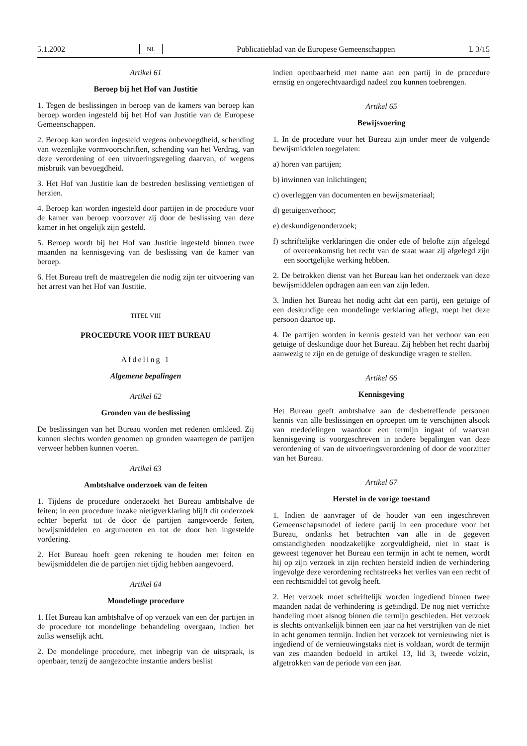5.1.2002 NL Publicatieblad van de Europese Gemeenschappen L 3/15
Artikel 61
Beroep bij het Hof van Justitie
1. Tegen de beslissingen in beroep van de kamers van beroep kan beroep worden ingesteld bij het Hof van Justitie van de Europese Gemeenschappen.
2. Beroep kan worden ingesteld wegens onbevoegdheid, schending van wezenlijke vormvoorschriften, schending van het Verdrag, van deze verordening of een uitvoeringsregeling daarvan, of wegens misbruik van bevoegdheid.
3. Het Hof van Justitie kan de bestreden beslissing vernietigen of herzien.
4. Beroep kan worden ingesteld door partijen in de procedure voor de kamer van beroep voorzover zij door de beslissing van deze kamer in het ongelijk zijn gesteld.
5. Beroep wordt bij het Hof van Justitie ingesteld binnen twee maanden na kennisgeving van de beslissing van de kamer van beroep.
6. Het Bureau treft de maatregelen die nodig zijn ter uitvoering van het arrest van het Hof van Justitie.
TITEL VIII
PROCEDURE VOOR HET BUREAU
Afdeling 1
Algemene bepalingen
Artikel 62
Gronden van de beslissing
De beslissingen van het Bureau worden met redenen omkleed. Zij kunnen slechts worden genomen op gronden waartegen de partijen verweer hebben kunnen voeren.
Artikel 63
Ambtshalve onderzoek van de feiten
1. Tijdens de procedure onderzoekt het Bureau ambtshalve de feiten; in een procedure inzake nietigverklaring blijft dit onderzoek echter beperkt tot de door de partijen aangevoerde feiten, bewijsmiddelen en argumenten en tot de door hen ingestelde vordering.
2. Het Bureau hoeft geen rekening te houden met feiten en bewijsmiddelen die de partijen niet tijdig hebben aangevoerd.
Artikel 64
Mondelinge procedure
1. Het Bureau kan ambtshalve of op verzoek van een der partijen in de procedure tot mondelinge behandeling overgaan, indien het zulks wenselijk acht.
2. De mondelinge procedure, met inbegrip van de uitspraak, is openbaar, tenzij de aangezochte instantie anders beslist
indien openbaarheid met name aan een partij in de procedure ernstig en ongerechtvaardigd nadeel zou kunnen toebrengen.
Artikel 65
Bewijsvoering
1. In de procedure voor het Bureau zijn onder meer de volgende bewijsmiddelen toegelaten:
a) horen van partijen;
b) inwinnen van inlichtingen;
c) overleggen van documenten en bewijsmateriaal;
d) getuigenverhoor;
e) deskundigenonderzoek;
f) schriftelijke verklaringen die onder ede of belofte zijn afgelegd of overeenkomstig het recht van de staat waar zij afgelegd zijn een soortgelijke werking hebben.
2. De betrokken dienst van het Bureau kan het onderzoek van deze bewijsmiddelen opdragen aan een van zijn leden.
3. Indien het Bureau het nodig acht dat een partij, een getuige of een deskundige een mondelinge verklaring aflegt, roept het deze persoon daartoe op.
4. De partijen worden in kennis gesteld van het verhoor van een getuige of deskundige door het Bureau. Zij hebben het recht daarbij aanwezig te zijn en de getuige of deskundige vragen te stellen.
Artikel 66
Kennisgeving
Het Bureau geeft ambtshalve aan de desbetreffende personen kennis van alle beslissingen en oproepen om te verschijnen alsook van mededelingen waardoor een termijn ingaat of waarvan kennisgeving is voorgeschreven in andere bepalingen van deze verordening of van de uitvoeringsverordening of door de voorzitter van het Bureau.
Artikel 67
Herstel in de vorige toestand
1. Indien de aanvrager of de houder van een ingeschreven Gemeenschapsmodel of iedere partij in een procedure voor het Bureau, ondanks het betrachten van alle in de gegeven omstandigheden noodzakelijke zorgvuldigheid, niet in staat is geweest tegenover het Bureau een termijn in acht te nemen, wordt hij op zijn verzoek in zijn rechten hersteld indien de verhindering ingevolge deze verordening rechtstreeks het verlies van een recht of een rechtsmiddel tot gevolg heeft.
2. Het verzoek moet schriftelijk worden ingediend binnen twee maanden nadat de verhindering is geëindigd. De nog niet verrichte handeling moet alsnog binnen die termijn geschieden. Het verzoek is slechts ontvankelijk binnen een jaar na het verstrijken van de niet in acht genomen termijn. Indien het verzoek tot vernieuwing niet is ingediend of de vernieuwingstaks niet is voldaan, wordt de termijn van zes maanden bedoeld in artikel 13, lid 3, tweede volzin, afgetrokken van de periode van een jaar.